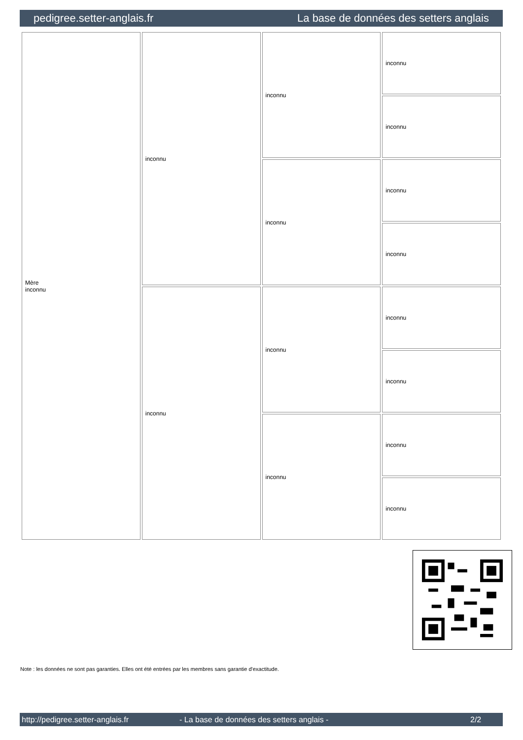pedigree.setter-anglais.fr La base de données des setters anglais
| Mère inconnu | inconnu | inconnu | inconnu |
| | | | inconnu |
| | | inconnu | inconnu |
| | | | inconnu |
| | inconnu | inconnu | inconnu |
| | | | inconnu |
| | | inconnu | inconnu |
| | | | inconnu |
Note : les données ne sont pas garanties. Elles ont été entrées par les membres sans garantie d'exactitude.
http://pedigree.setter-anglais.fr - La base de données des setters anglais - 2/2